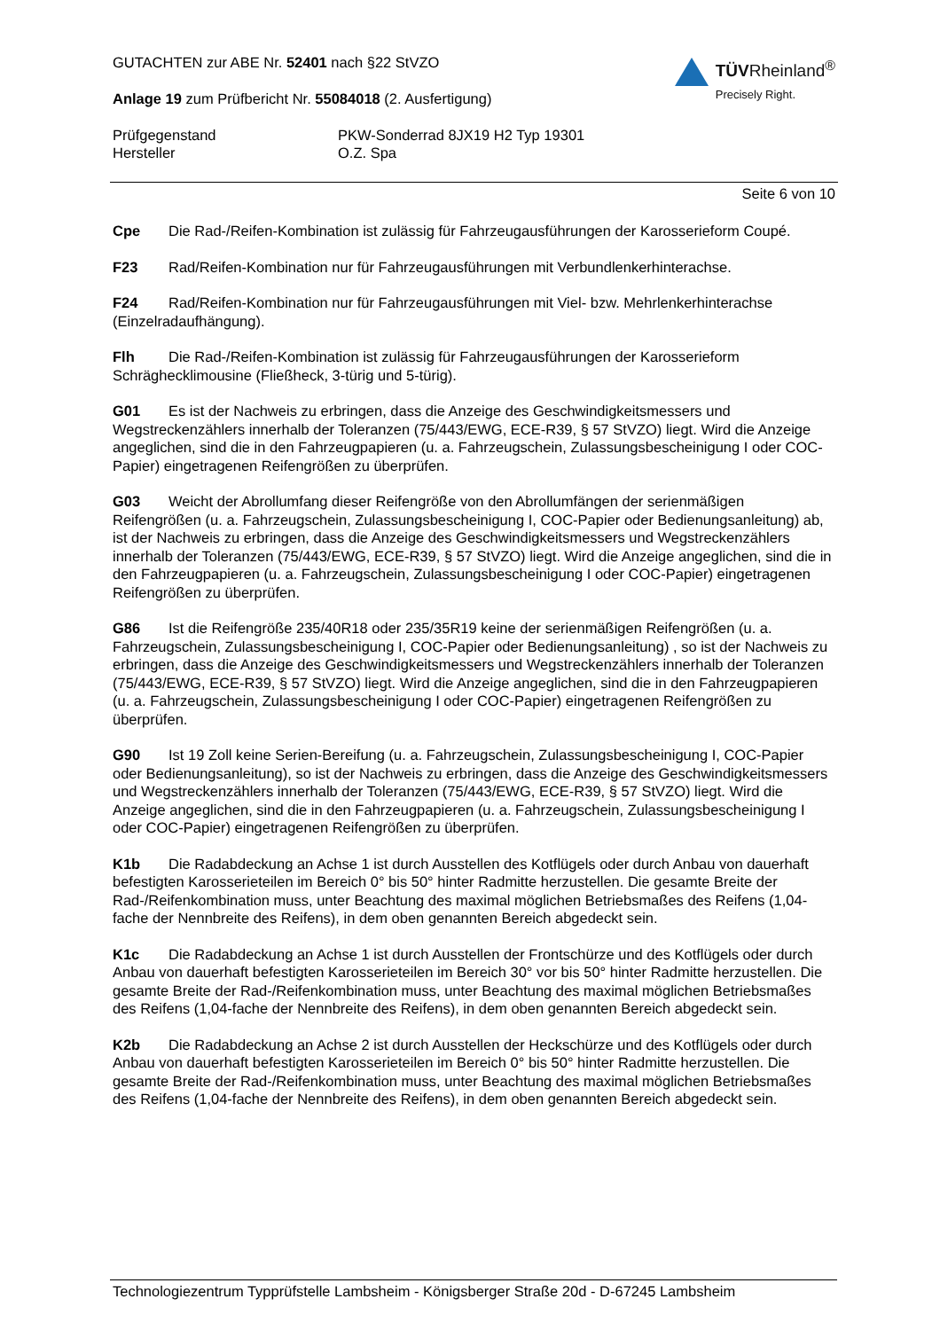GUTACHTEN zur ABE Nr. 52401 nach §22 StVZO
Anlage 19 zum Prüfbericht Nr. 55084018 (2. Ausfertigung)
TÜVRheinland<sup>®</sup>
Precisely Right.
Prüfgegenstand
PKW-Sonderrad 8JX19 H2 Typ 19301
Hersteller
O.Z. Spa
Seite 6 von 10
Cpe Die Rad-/Reifen-Kombination ist zulässig für Fahrzeugausführungen der Karosserieform Coupé.
F23 Rad/Reifen-Kombination nur für Fahrzeugausführungen mit Verbundlenkerhinterachse.
F24 Rad/Reifen-Kombination nur für Fahrzeugausführungen mit Viel- bzw. Mehrlenkerhinterachse (Einzelradaufhängung).
Flh Die Rad-/Reifen-Kombination ist zulässig für Fahrzeugausführungen der Karosserieform Schräghecklimousine (Fließheck, 3-türig und 5-türig).
G01 Es ist der Nachweis zu erbringen, dass die Anzeige des Geschwindigkeitsmessers und Wegstreckenzählers innerhalb der Toleranzen (75/443/EWG, ECE-R39, § 57 StVZO) liegt. Wird die Anzeige angeglichen, sind die in den Fahrzeugpapieren (u. a. Fahrzeugschein, Zulassungsbescheinigung I oder COC-Papier) eingetragenen Reifengrößen zu überprüfen.
G03 Weicht der Abrollumfang dieser Reifengröße von den Abrollumfängen der serienmäßigen Reifengrößen (u. a. Fahrzeugschein, Zulassungsbescheinigung I, COC-Papier oder Bedienungsanleitung) ab, ist der Nachweis zu erbringen, dass die Anzeige des Geschwindigkeitsmessers und Wegstreckenzählers innerhalb der Toleranzen (75/443/EWG, ECE-R39, § 57 StVZO) liegt. Wird die Anzeige angeglichen, sind die in den Fahrzeugpapieren (u. a. Fahrzeugschein, Zulassungsbescheinigung I oder COC-Papier) eingetragenen Reifengrößen zu überprüfen.
G86 Ist die Reifengröße 235/40R18 oder 235/35R19 keine der serienmäßigen Reifengrößen (u. a. Fahrzeugschein, Zulassungsbescheinigung I, COC-Papier oder Bedienungsanleitung) , so ist der Nachweis zu erbringen, dass die Anzeige des Geschwindigkeitsmessers und Wegstreckenzählers innerhalb der Toleranzen (75/443/EWG, ECE-R39, § 57 StVZO) liegt. Wird die Anzeige angeglichen, sind die in den Fahrzeugpapieren (u. a. Fahrzeugschein, Zulassungsbescheinigung I oder COC-Papier) eingetragenen Reifengrößen zu überprüfen.
G90 Ist 19 Zoll keine Serien-Bereifung (u. a. Fahrzeugschein, Zulassungsbescheinigung I, COC-Papier oder Bedienungsanleitung), so ist der Nachweis zu erbringen, dass die Anzeige des Geschwindigkeitsmessers und Wegstreckenzählers innerhalb der Toleranzen (75/443/EWG, ECE-R39, § 57 StVZO) liegt. Wird die Anzeige angeglichen, sind die in den Fahrzeugpapieren (u. a. Fahrzeugschein, Zulassungsbescheinigung I oder COC-Papier) eingetragenen Reifengrößen zu überprüfen.
K1b Die Radabdeckung an Achse 1 ist durch Ausstellen des Kotflügels oder durch Anbau von dauerhaft befestigten Karosserieteilen im Bereich 0° bis 50° hinter Radmitte herzustellen. Die gesamte Breite der Rad-/Reifenkombination muss, unter Beachtung des maximal möglichen Betriebsmaßes des Reifens (1,04-fache der Nennbreite des Reifens), in dem oben genannten Bereich abgedeckt sein.
K1c Die Radabdeckung an Achse 1 ist durch Ausstellen der Frontschürze und des Kotflügels oder durch Anbau von dauerhaft befestigten Karosserieteilen im Bereich 30° vor bis 50° hinter Radmitte herzustellen. Die gesamte Breite der Rad-/Reifenkombination muss, unter Beachtung des maximal möglichen Betriebsmaßes des Reifens (1,04-fache der Nennbreite des Reifens), in dem oben genannten Bereich abgedeckt sein.
K2b Die Radabdeckung an Achse 2 ist durch Ausstellen der Heckschürze und des Kotflügels oder durch Anbau von dauerhaft befestigten Karosserieteilen im Bereich 0° bis 50° hinter Radmitte herzustellen. Die gesamte Breite der Rad-/Reifenkombination muss, unter Beachtung des maximal möglichen Betriebsmaßes des Reifens (1,04-fache der Nennbreite des Reifens), in dem oben genannten Bereich abgedeckt sein.
Technologiezentrum Typprüfstelle Lambsheim - Königsberger Straße 20d - D-67245 Lambsheim